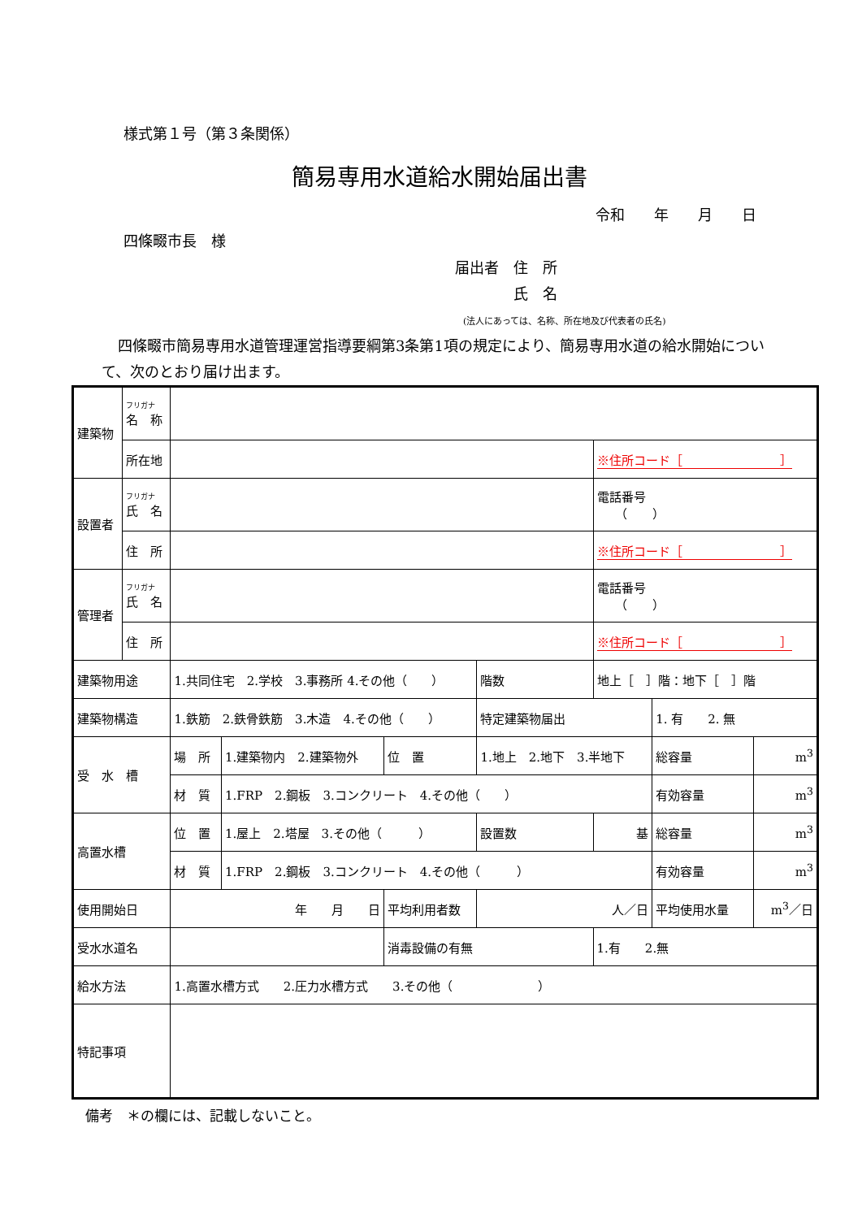様式第１号（第３条関係）
簡易専用水道給水開始届出書
令和　　年　　月　　日
四條畷市長　様
届出者　住　所
　　　　氏　名
(法人にあっては、名称、所在地及び代表者の氏名)
四條畷市簡易専用水道管理運営指導要綱第3条第1項の規定により、簡易専用水道の給水開始について、次のとおり届け出ます。
| 建築物 | フリガナ 名 称 | | | | | | | |
| | 所在地 | | | | | ※住所コード［ ］ | | |
| 設置者 | フリガナ 氏 名 | | | | | 電話番号 （ ） | | |
| | 住 所 | | | | | ※住所コード［ ］ | | |
| 管理者 | フリガナ 氏 名 | | | | | 電話番号 （ ） | | |
| | 住 所 | | | | | ※住所コード［ ］ | | |
| 建築物用途 | | 1.共同住宅 2.学校 3.事務所 4.その他（ ） | | | 階数 | 地上［ ］階：地下［ ］階 | | |
| 建築物構造 | | 1.鉄筋 2.鉄骨鉄筋 3.木造 4.その他（ ） | | | 特定建築物届出 | | 1. 有 2. 無 | |
| 受 水 槽 | | 場 所 | 1.建築物内 2.建築物外 | 位 置 | 1.地上 2.地下 3.半地下 | | 総容量 | m<sup>3</sup> |
| | | 材 質 | 1.FRP 2.鋼板 3.コンクリート 4.その他（ ） | | | | 有効容量 | m<sup>3</sup> |
| 高置水槽 | | 位 置 | 1.屋上 2.塔屋 3.その他（ ） | | 設置数 | 基 | 総容量 | m<sup>3</sup> |
| | | 材 質 | 1.FRP 2.鋼板 3.コンクリート 4.その他（ ） | | | | 有効容量 | m<sup>3</sup> |
| 使用開始日 | | 年 月 日 | | 平均利用者数 | 人／日 | | 平均使用水量 | m<sup>3</sup>／日 |
| 受水水道名 | | | | 消毒設備の有無 | | 1.有 2.無 | | |
| 給水方法 | | 1.高置水槽方式 2.圧力水槽方式 3.その他（ ） | | | | | | |
| 特記事項 | | | | | | | | |
備考　＊の欄には、記載しないこと。